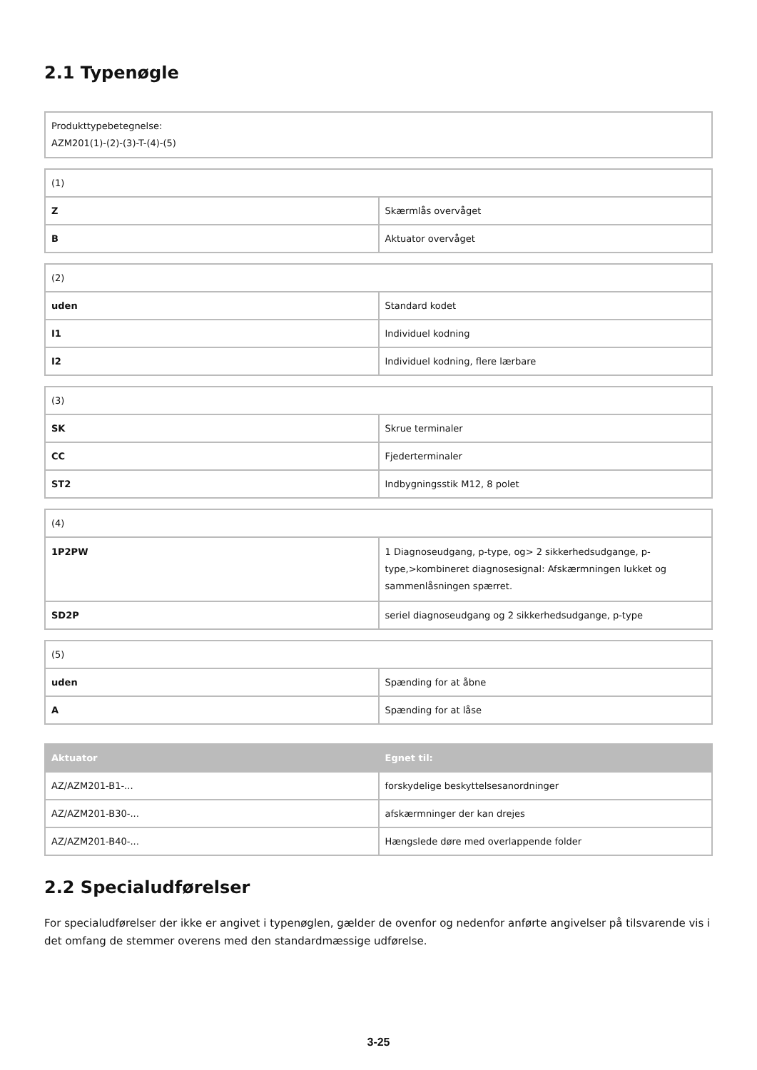2.1 Typenøgle
| Produkttypebetegnelse: AZM201(1)-(2)-(3)-T-(4)-(5) |
| (1) | |
| Z | Skærmlås overvåget |
| B | Aktuator overvåget |
| (2) | |
| uden | Standard kodet |
| I1 | Individuel kodning |
| I2 | Individuel kodning, flere lærbare |
| (3) | |
| SK | Skrue terminaler |
| CC | Fjederterminaler |
| ST2 | Indbygningsstik M12, 8 polet |
| (4) | |
| 1P2PW | 1 Diagnoseudgang, p-type, og> 2 sikkerhedsudgange, p-type,>kombineret diagnosesignal: Afskærmningen lukket og sammenlåsningen spærret. |
| SD2P | seriel diagnoseudgang og 2 sikkerhedsudgange, p-type |
| (5) | |
| uden | Spænding for at åbne |
| A | Spænding for at låse |
| Aktuator | Egnet til: |
| --- | --- |
| AZ/AZM201-B1-... | forskydelige beskyttelsesanordninger |
| AZ/AZM201-B30-... | afskærmninger der kan drejes |
| AZ/AZM201-B40-... | Hængslede døre med overlappende folder |
2.2 Specialudførelser
For specialudførelser der ikke er angivet i typenøglen, gælder de ovenfor og nedenfor anførte angivelser på tilsvarende vis i det omfang de stemmer overens med den standardmæssige udførelse.
3-25